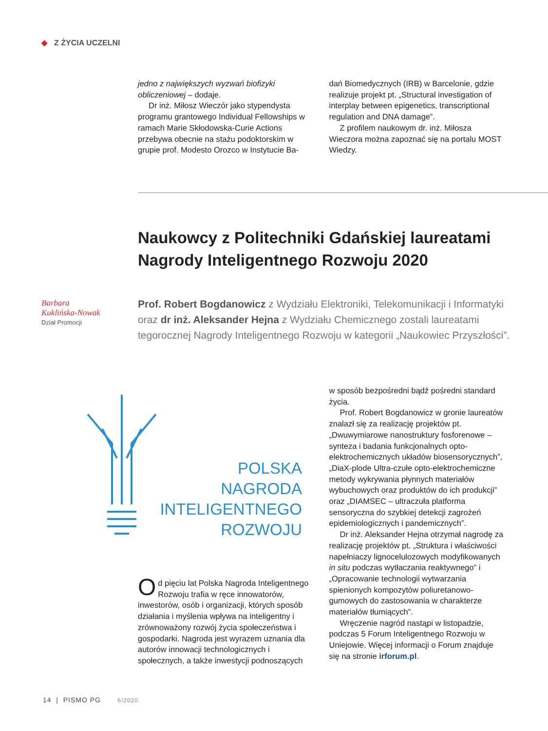◆ Z ŻYCIA UCZELNI
jedno z największych wyzwań biofizyki obliczeniowej – dodaje.
Dr inż. Miłosz Wieczór jako stypendysta programu grantowego Individual Fellowships w ramach Marie Skłodowska-Curie Actions przebywa obecnie na stażu podoktorskim w grupie prof. Modesto Orozco w Instytucie Ba-
dań Biomedycznych (IRB) w Barcelonie, gdzie realizuje projekt pt. „Structural investigation of interplay between epigenetics, transcriptional regulation and DNA damage”.
Z profilem naukowym dr. inż. Miłosza Wieczora można zapoznać się na portalu MOST Wiedzy.
Naukowcy z Politechniki Gdańskiej laureatami Nagrody Inteligentnego Rozwoju 2020
Barbara
Kuklińska-Nowak
Dział Promocji
Prof. Robert Bogdanowicz z Wydziału Elektroniki, Telekomunikacji i Informatyki oraz dr inż. Aleksander Hejna z Wydziału Chemicznego zostali laureatami tegorocznej Nagrody Inteligentnego Rozwoju w kategorii „Naukowiec Przyszłości”.
POLSKA
NAGRODA
INTELIGENTNEGO
ROZWOJU
Od pięciu lat Polska Nagroda Inteligentnego Rozwoju trafia w ręce innowatorów, inwestorów, osób i organizacji, których sposób działania i myślenia wpływa na inteligentny i zrównoważony rozwój życia społeczeństwa i gospodarki. Nagroda jest wyrazem uznania dla autorów innowacji technologicznych i społecznych, a także inwestycji podnoszących
w sposób bezpośredni bądź pośredni standard życia.
Prof. Robert Bogdanowicz w gronie laureatów znalazł się za realizację projektów pt. „Dwuwymiarowe nanostruktury fosforenowe – synteza i badania funkcjonalnych opto-elektrochemicznych układów biosensorycznych”, „DiaX-plode Ultra-czułe opto-elektrochemiczne metody wykrywania płynnych materiałów wybuchowych oraz produktów do ich produkcji” oraz „DIAMSEC – ultraczuła platforma sensoryczna do szybkiej detekcji zagrożeń epidemiologicznych i pandemicznych”.
Dr inż. Aleksander Hejna otrzymał nagrodę za realizację projektów pt. „Struktura i właściwości napełniaczy lignocelulozowych modyfikowanych in situ podczas wytłaczania reaktywnego” i „Opracowanie technologii wytwarzania spienionych kompozytów poliuretanowo-gumowych do zastosowania w charakterze materiałów tłumiących”.
Wręczenie nagród nastąpi w listopadzie, podczas 5 Forum Inteligentnego Rozwoju w Uniejowie. Więcej informacji o Forum znajduje się na stronie irforum.pl.
14 | PISMO PG 6/2020